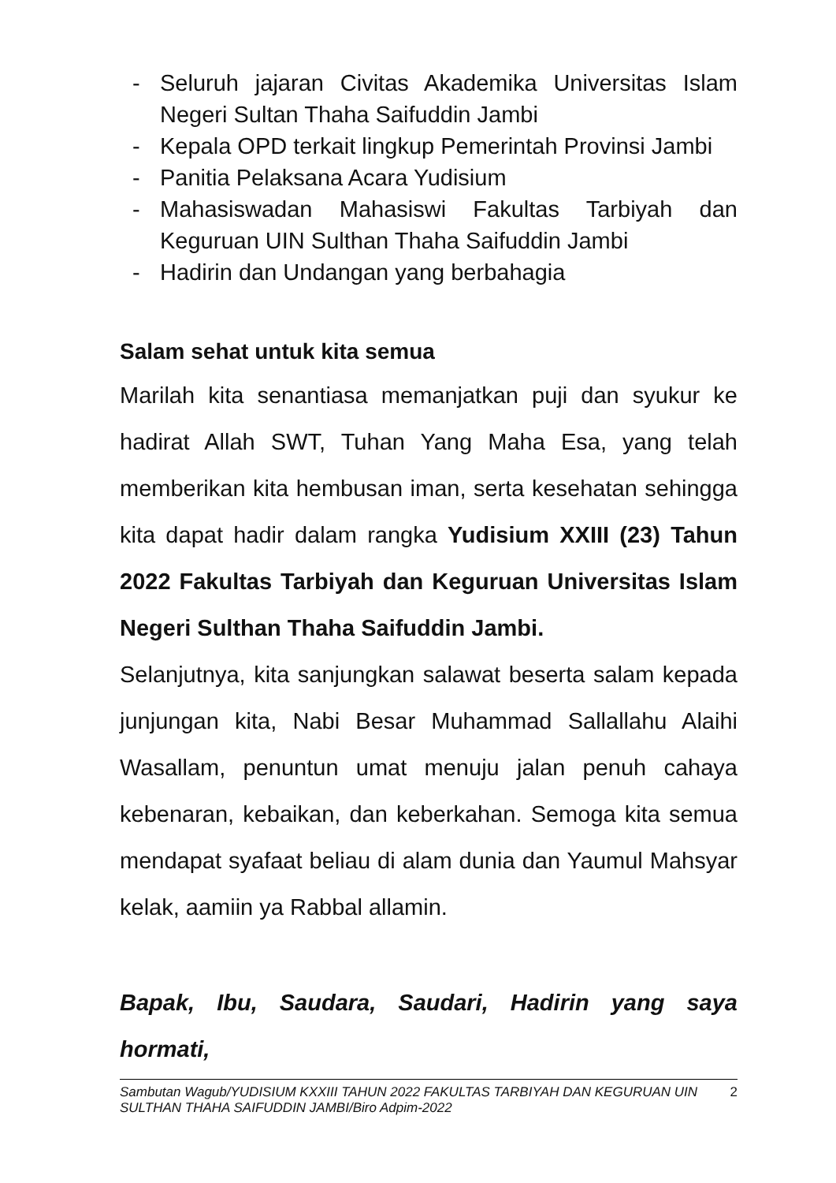- Seluruh jajaran Civitas Akademika Universitas Islam Negeri Sultan Thaha Saifuddin Jambi
- Kepala OPD terkait lingkup Pemerintah Provinsi Jambi
- Panitia Pelaksana Acara Yudisium
- Mahasiswadan Mahasiswi Fakultas Tarbiyah dan Keguruan UIN Sulthan Thaha Saifuddin Jambi
- Hadirin dan Undangan yang berbahagia
Salam sehat untuk kita semua
Marilah kita senantiasa memanjatkan puji dan syukur ke hadirat Allah SWT, Tuhan Yang Maha Esa, yang telah memberikan kita hembusan iman, serta kesehatan sehingga kita dapat hadir dalam rangka Yudisium XXIII (23) Tahun 2022 Fakultas Tarbiyah dan Keguruan Universitas Islam Negeri Sulthan Thaha Saifuddin Jambi.
Selanjutnya, kita sanjungkan salawat beserta salam kepada junjungan kita, Nabi Besar Muhammad Sallallahu Alaihi Wasallam, penuntun umat menuju jalan penuh cahaya kebenaran, kebaikan, dan keberkahan. Semoga kita semua mendapat syafaat beliau di alam dunia dan Yaumul Mahsyar kelak, aamiin ya Rabbal allamin.
Bapak, Ibu, Saudara, Saudari, Hadirin yang saya hormati,
Sambutan Wagub/YUDISIUM KXXIII TAHUN 2022 FAKULTAS TARBIYAH DAN KEGURUAN UIN SULTHAN THAHA SAIFUDDIN JAMBI/Biro Adpim-2022 2